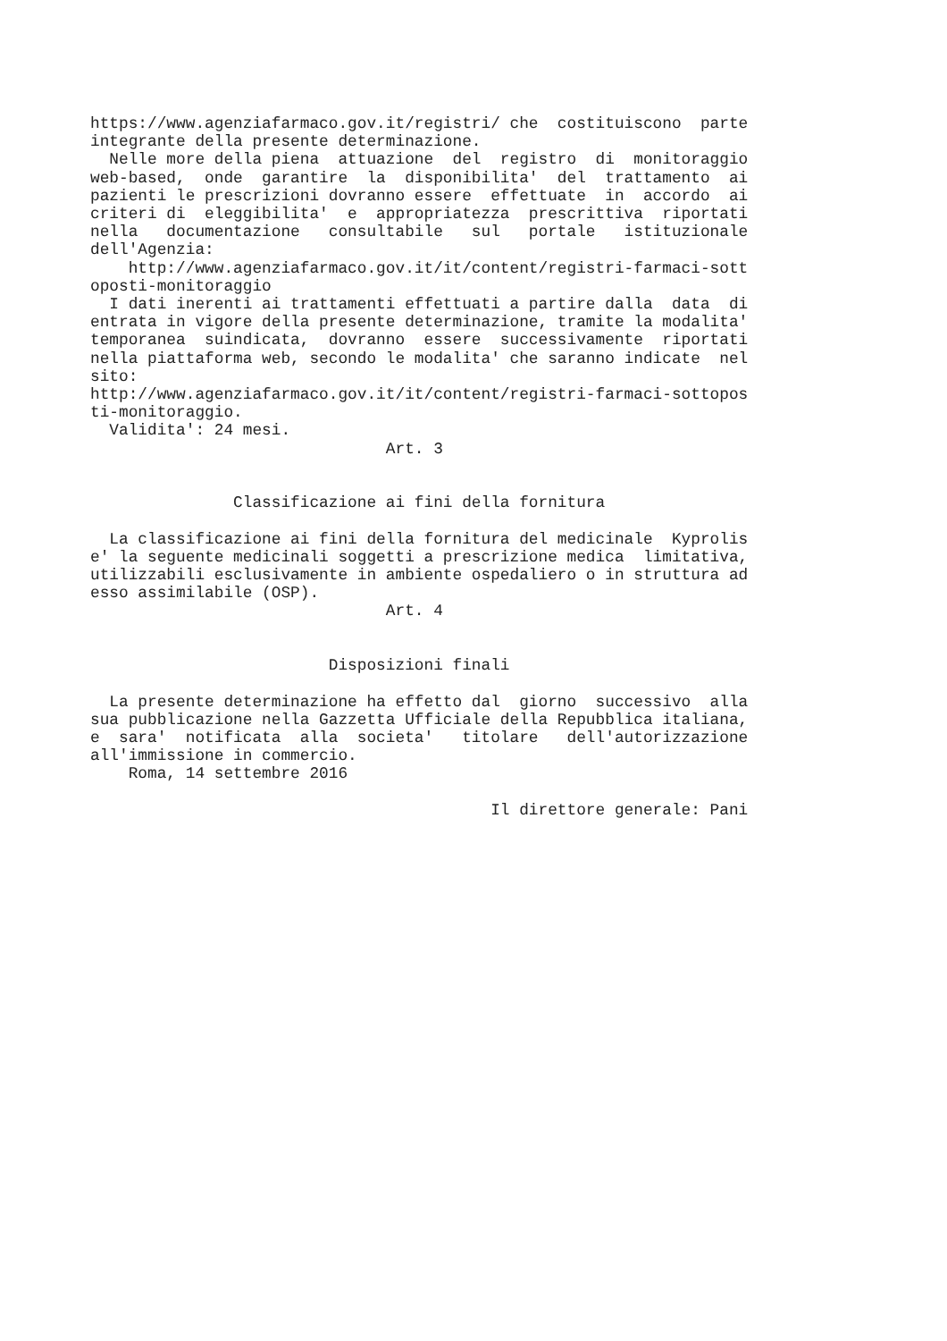https://www.agenziafarmaco.gov.it/registri/ che  costituiscono  parte
integrante della presente determinazione.
  Nelle more della piena  attuazione  del  registro  di  monitoraggio
web-based,  onde  garantire  la  disponibilita'  del  trattamento  ai
pazienti le prescrizioni dovranno essere  effettuate  in  accordo  ai
criteri di  eleggibilita'  e  appropriatezza  prescrittiva  riportati
nella   documentazione   consultabile   sul   portale   istituzionale
dell'Agenzia:
    http://www.agenziafarmaco.gov.it/it/content/registri-farmaci-sott
oposti-monitoraggio
  I dati inerenti ai trattamenti effettuati a partire dalla  data  di
entrata in vigore della presente determinazione, tramite la modalita'
temporanea  suindicata,  dovranno  essere  successivamente  riportati
nella piattaforma web, secondo le modalita' che saranno indicate  nel
sito:
http://www.agenziafarmaco.gov.it/it/content/registri-farmaci-sottopos
ti-monitoraggio.
  Validita': 24 mesi.
                               Art. 3


               Classificazione ai fini della fornitura

  La classificazione ai fini della fornitura del medicinale  Kyprolis
e' la seguente medicinali soggetti a prescrizione medica  limitativa,
utilizzabili esclusivamente in ambiente ospedaliero o in struttura ad
esso assimilabile (OSP).
                               Art. 4


                         Disposizioni finali

  La presente determinazione ha effetto dal  giorno  successivo  alla
sua pubblicazione nella Gazzetta Ufficiale della Repubblica italiana,
e  sara'  notificata  alla  societa'   titolare   dell'autorizzazione
all'immissione in commercio.
    Roma, 14 settembre 2016

                                          Il direttore generale: Pani